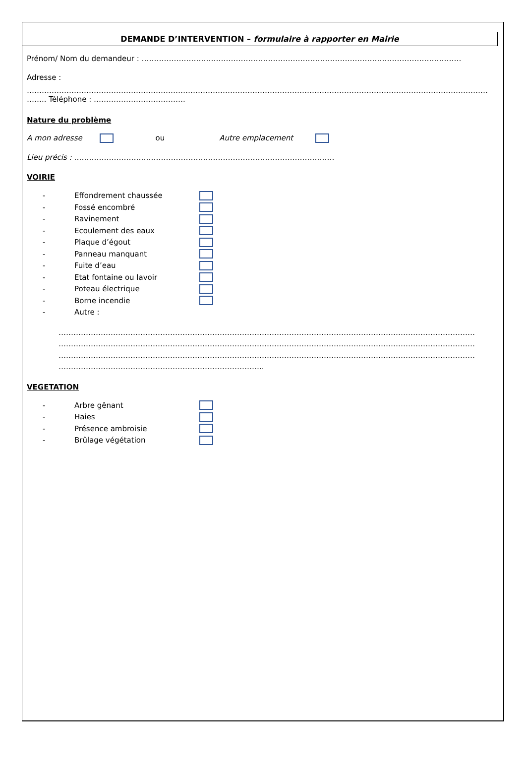DEMANDE D’INTERVENTION – formulaire à rapporter en Mairie
Prénom/ Nom du demandeur : …………………………………………………………………………………………………………………
Adresse :
……………………………………………………………………………………………………………………………………………………………………
…….. Téléphone : ……………………………….
Nature du problème
A mon adresse ou Autre emplacement
Lieu précis : ……………………………………………………………………………………………
VOIRIE
- Effondrement chaussée
- Fossé encombré
- Ravinement
- Ecoulement des eaux
- Plaque d’égout
- Panneau manquant
- Fuite d’eau
- Etat fontaine ou lavoir
- Poteau électrique
- Borne incendie
- Autre :
……………………………………………………………………………………………………………………………………………………
……………………………………………………………………………………………………………………………………………………
……………………………………………………………………………………………………………………………………………………
………………………………………………………………………..
VEGETATION
- Arbre gênant
- Haies
- Présence ambroisie
- Brûlage végétation